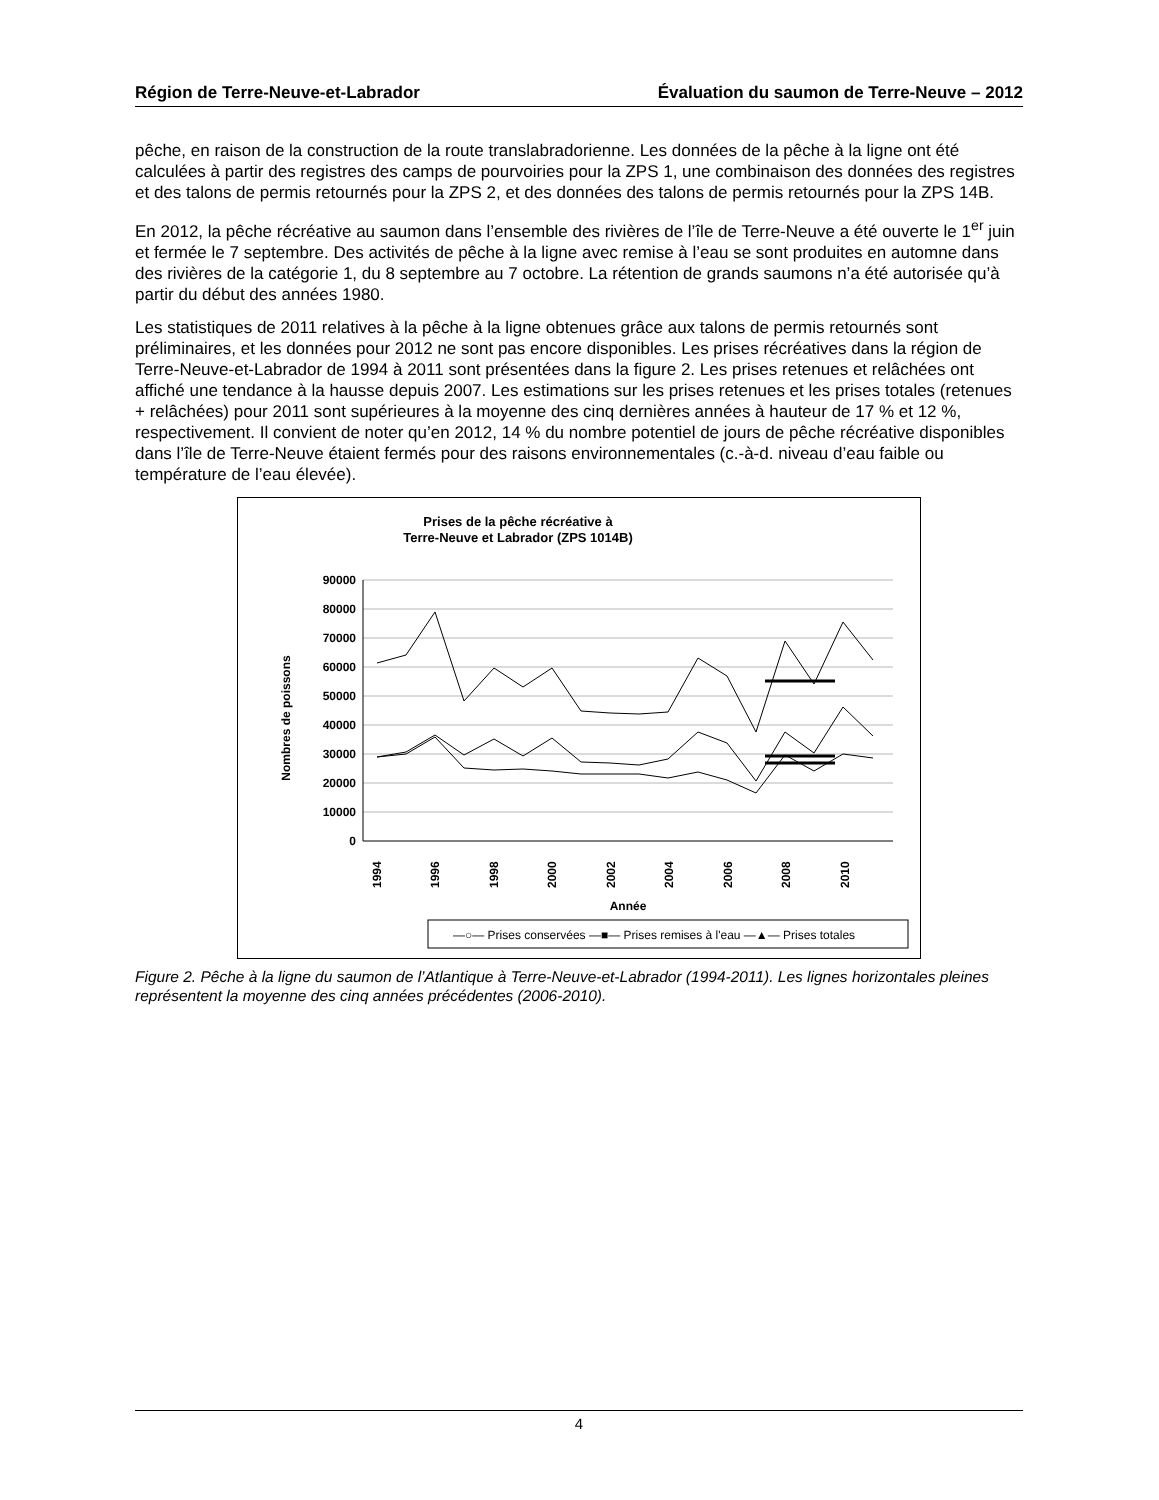Région de Terre-Neuve-et-Labrador Évaluation du saumon de Terre-Neuve – 2012
pêche, en raison de la construction de la route translabradorienne. Les données de la pêche à la ligne ont été calculées à partir des registres des camps de pourvoiries pour la ZPS 1, une combinaison des données des registres et des talons de permis retournés pour la ZPS 2, et des données des talons de permis retournés pour la ZPS 14B.
En 2012, la pêche récréative au saumon dans l’ensemble des rivières de l’île de Terre-Neuve a été ouverte le 1<sup>er</sup> juin et fermée le 7 septembre. Des activités de pêche à la ligne avec remise à l’eau se sont produites en automne dans des rivières de la catégorie 1, du 8 septembre au 7 octobre. La rétention de grands saumons n’a été autorisée qu’à partir du début des années 1980.
Les statistiques de 2011 relatives à la pêche à la ligne obtenues grâce aux talons de permis retournés sont préliminaires, et les données pour 2012 ne sont pas encore disponibles. Les prises récréatives dans la région de Terre-Neuve-et-Labrador de 1994 à 2011 sont présentées dans la figure 2. Les prises retenues et relâchées ont affiché une tendance à la hausse depuis 2007. Les estimations sur les prises retenues et les prises totales (retenues + relâchées) pour 2011 sont supérieures à la moyenne des cinq dernières années à hauteur de 17 % et 12 %, respectivement. Il convient de noter qu’en 2012, 14 % du nombre potentiel de jours de pêche récréative disponibles dans l’île de Terre-Neuve étaient fermés pour des raisons environnementales (c.-à-d. niveau d’eau faible ou température de l’eau élevée).
Prises de la pêche récréative à
Terre-Neuve et Labrador (ZPS 1014B)
90000
80000
70000
60000
50000
40000
30000
20000
10000
0
Nombres de poissons
1994
1996
1998
2000
2002
2004
2006
2008
2010
Année
—○— Prises conservées —■— Prises remises à l'eau —▲— Prises totales
Figure 2. Pêche à la ligne du saumon de l’Atlantique à Terre-Neuve-et-Labrador (1994-2011). Les lignes horizontales pleines représentent la moyenne des cinq années précédentes (2006-2010).
4